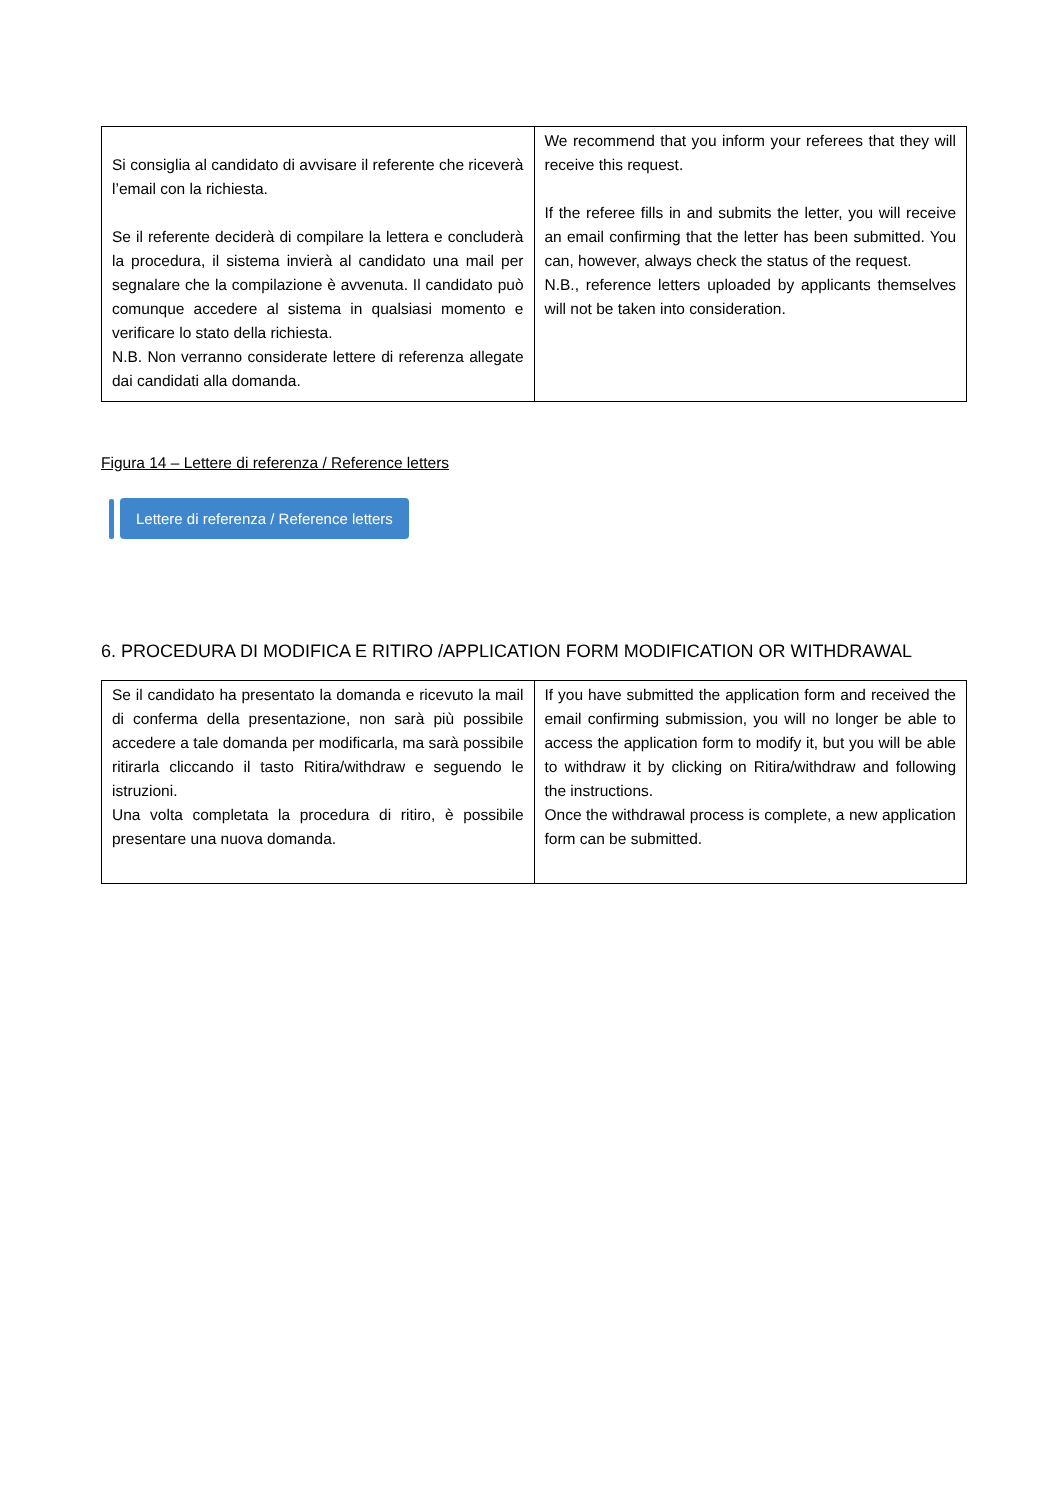| Si consiglia al candidato di avvisare il referente che riceverà l’email con la richiesta. Se il referente deciderà di compilare la lettera e concluderà la procedura, il sistema invierà al candidato una mail per segnalare che la compilazione è avvenuta. Il candidato può comunque accedere al sistema in qualsiasi momento e verificare lo stato della richiesta. N.B. Non verranno considerate lettere di referenza allegate dai candidati alla domanda. | We recommend that you inform your referees that they will receive this request. If the referee fills in and submits the letter, you will receive an email confirming that the letter has been submitted. You can, however, always check the status of the request. N.B., reference letters uploaded by applicants themselves will not be taken into consideration. |
Figura 14 – Lettere di referenza / Reference letters
Lettere di referenza / Reference letters
6. PROCEDURA DI MODIFICA E RITIRO /APPLICATION FORM MODIFICATION OR WITHDRAWAL
| Se il candidato ha presentato la domanda e ricevuto la mail di conferma della presentazione, non sarà più possibile accedere a tale domanda per modificarla, ma sarà possibile ritirarla cliccando il tasto Ritira/withdraw e seguendo le istruzioni. Una volta completata la procedura di ritiro, è possibile presentare una nuova domanda. | If you have submitted the application form and received the email confirming submission, you will no longer be able to access the application form to modify it, but you will be able to withdraw it by clicking on Ritira/withdraw and following the instructions. Once the withdrawal process is complete, a new application form can be submitted. |